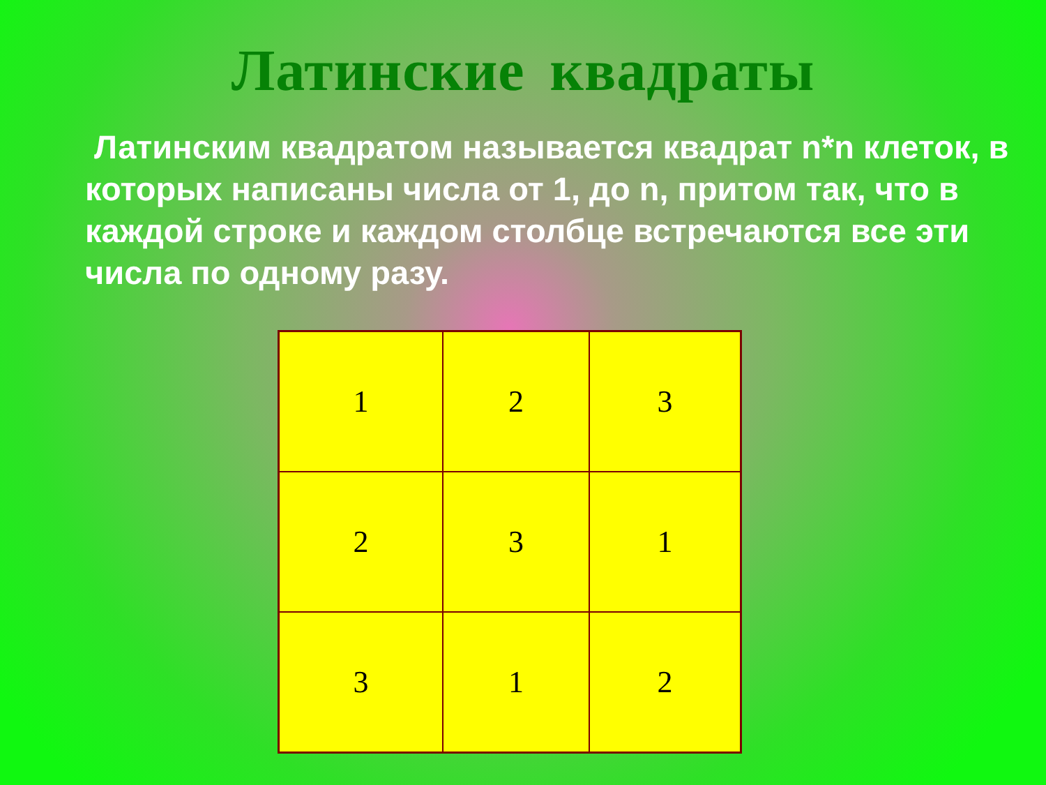Латинские квадраты
Латинским квадратом называется квадрат n*n клеток, в которых написаны числа от 1, до n, притом так, что в каждой строке и каждом столбце встречаются все эти числа по одному разу.
| 1 | 2 | 3 |
| 2 | 3 | 1 |
| 3 | 1 | 2 |